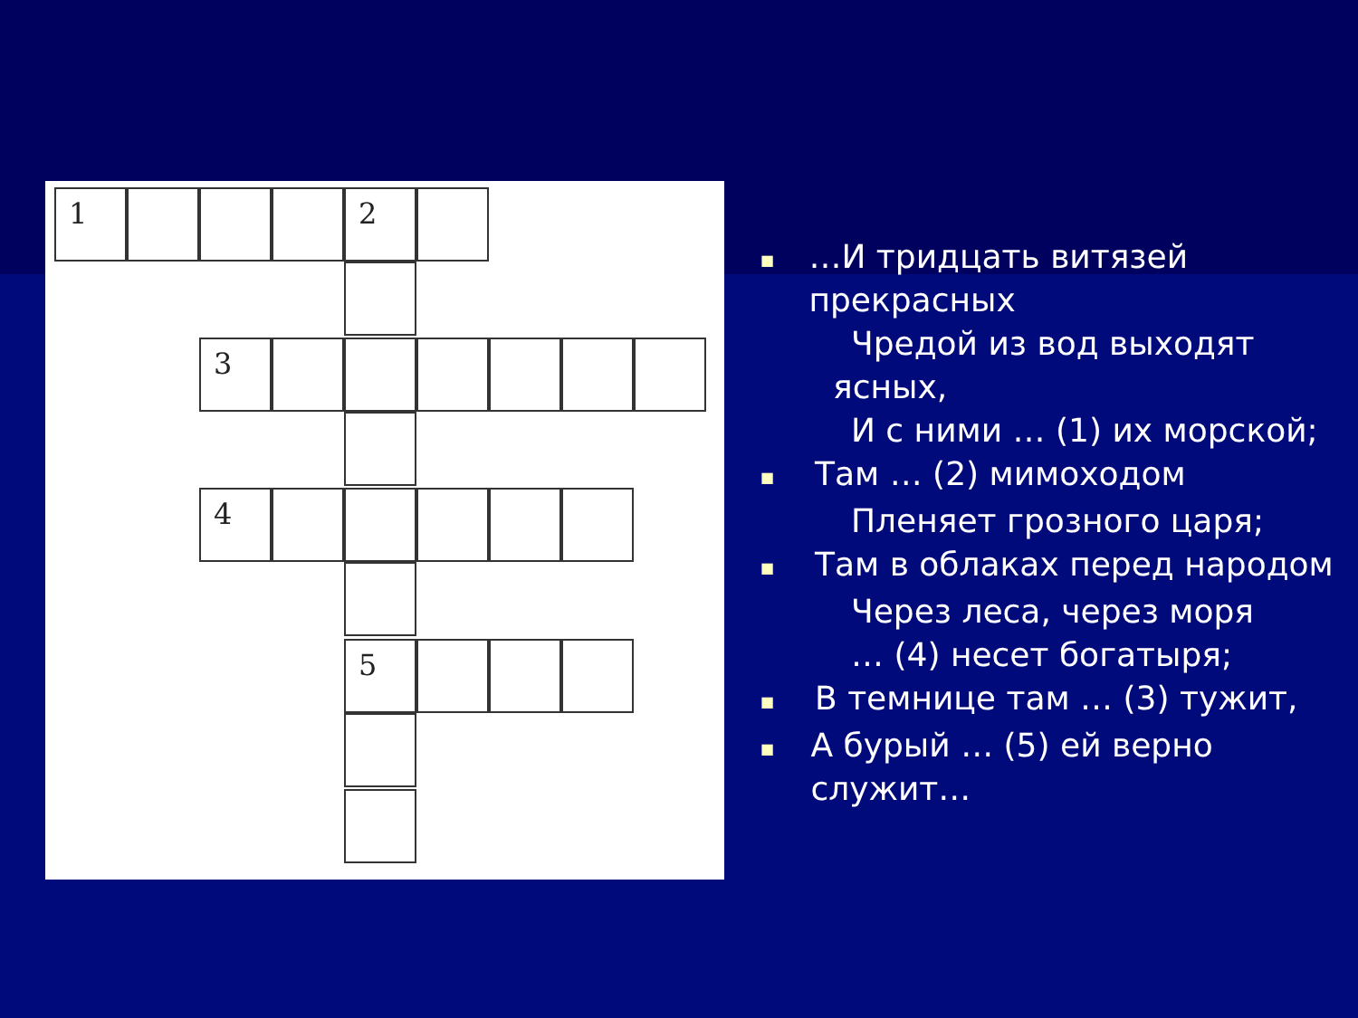1 2
3
4
5
■
…И тридцать витязей прекрасных
Чредой из вод выходят ясных,
И с ними … (1) их морской;
■
Там … (2) мимоходом
Пленяет грозного царя;
■
Там в облаках перед народом
Через леса, через моря
… (4) несет богатыря;
■
В темнице там … (3) тужит,
■
А бурый … (5) ей верно служит…